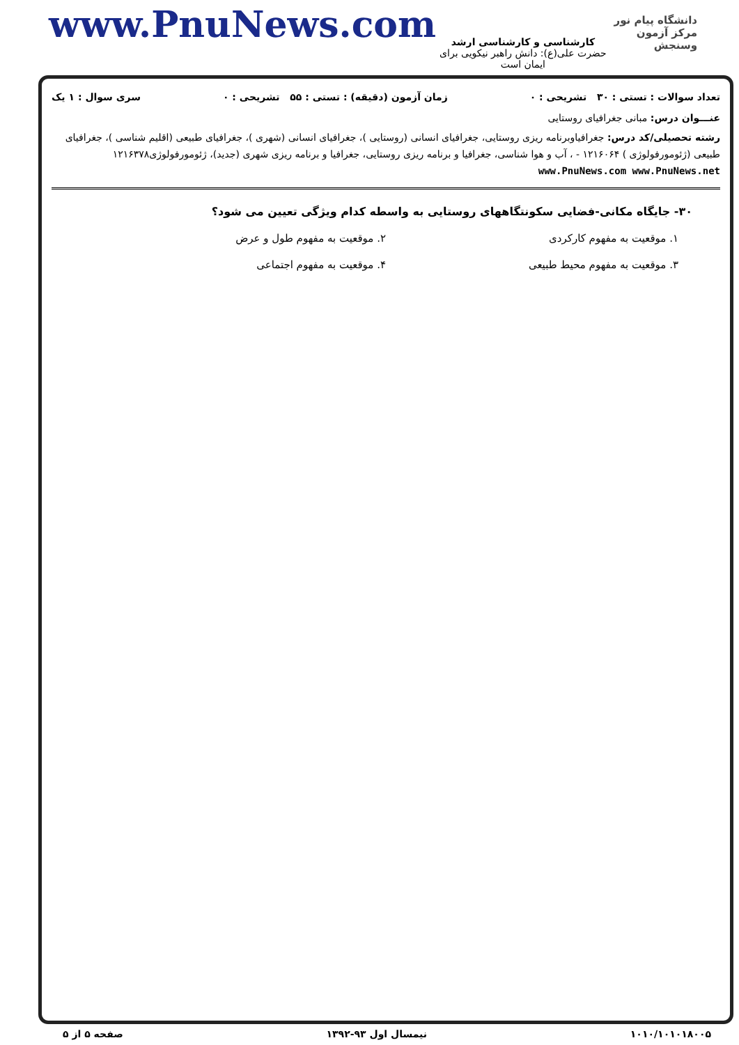www.PnuNews.com
کارشناسی و کارشناسی ارشد
حضرت علی(ع): دانش راهبر نیکویی برای ایمان است
دانشگاه پیام نور
مرکز آزمون وسنجش
تعداد سوالات : تستی : ۳۰ تشریحی : ۰ زمان آزمون (دقیقه) : تستی : ۵۵ تشریحی : ۰ سری سوال : ۱ یک
عنـــوان درس: مبانی جغرافیای روستایی
رشته تحصیلی/کد درس: جغرافیاوبرنامه ریزی روستایی، جغرافیای انسانی (روستایی )، جغرافیای انسانی (شهری )، جغرافیای طبیعی (اقلیم شناسی )، جغرافیای طبیعی (ژئومورفولوژی ) ۱۲۱۶۰۶۴ - ، آب و هوا شناسی، جغرافیا و برنامه ریزی روستایی، جغرافیا و برنامه ریزی شهری (جدید)، ژئومورفولوژی۱۲۱۶۳۷۸ www.PnuNews.com www.PnuNews.net
۳۰- جایگاه مکانی-فضایی سکونتگاههای روستایی به واسطه کدام ویژگی تعیین می شود؟
۱. موقعیت به مفهوم کارکردی ۲. موقعیت به مفهوم طول و عرض ۳. موقعیت به مفهوم محیط طبیعی ۴. موقعیت به مفهوم اجتماعی
۱۰۱۰/۱۰۱۰۱۸۰۰۵ نیمسال اول ۹۳-۱۳۹۲ صفحه ۵ از ۵